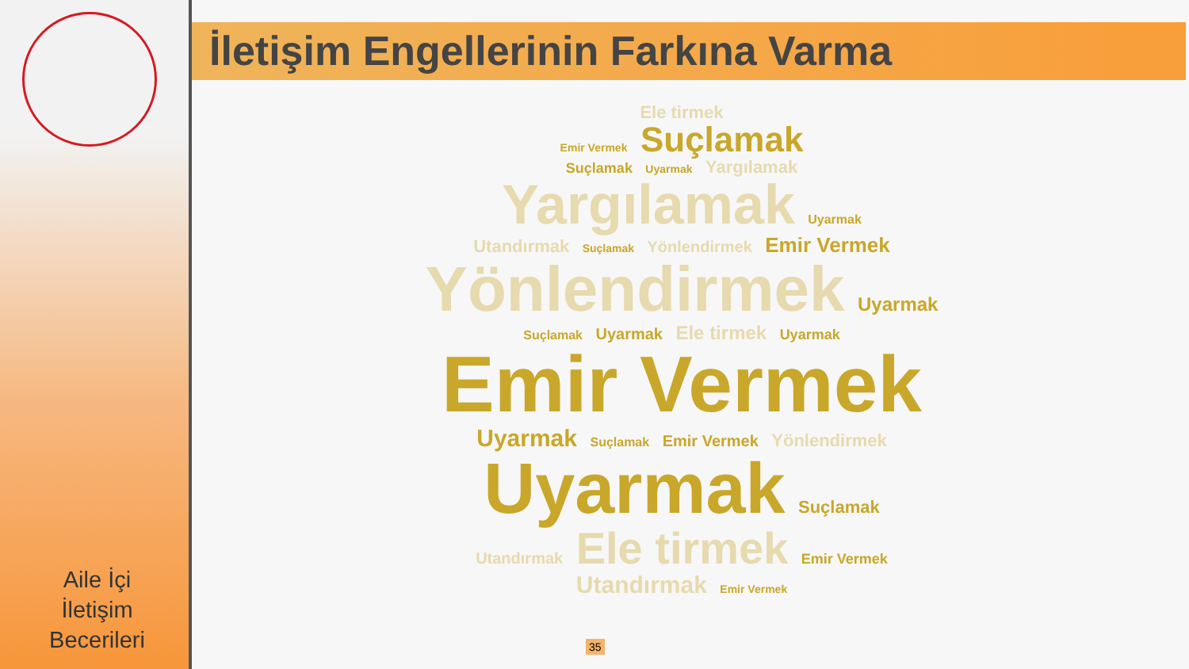Aile İçi
İletişim
Becerileri
İletişim Engellerinin Farkına Varma
Ele tirmek
Emir Vermek Suçlamak
Suçlamak Uyarmak Yargılamak
Yargılamak Uyarmak
Utandırmak Suçlamak Yönlendirmek Emir Vermek
Yönlendirmek Uyarmak
Suçlamak Uyarmak Ele tirmek Uyarmak
Emir Vermek
Uyarmak Suçlamak Emir Vermek Yönlendirmek
Uyarmak Suçlamak
Utandırmak Ele tirmek Emir Vermek
Utandırmak Emir Vermek
35